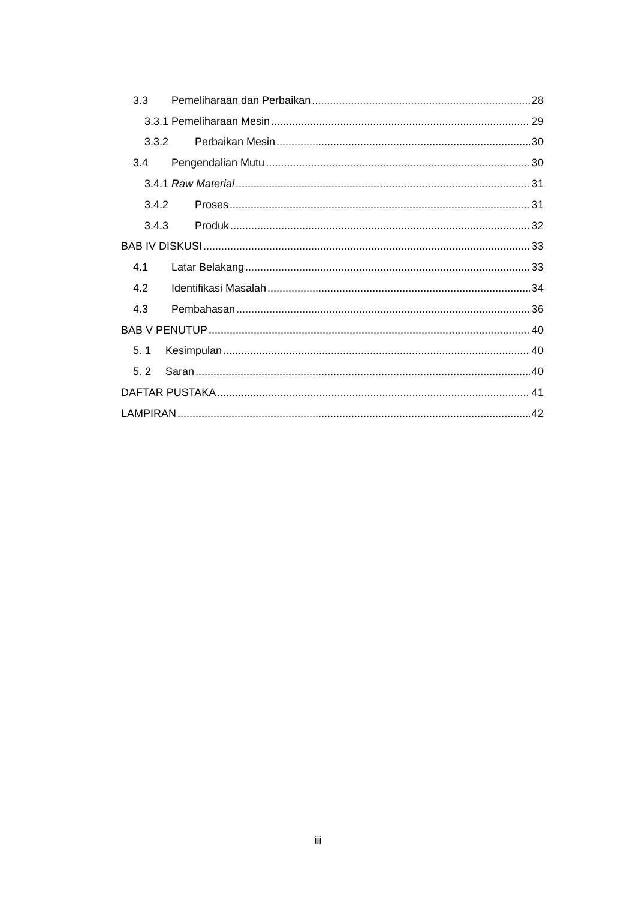3.3 Pemeliharaan dan Perbaikan 28
3.3.1 Pemeliharaan Mesin 29
3.3.2 Perbaikan Mesin 30
3.4 Pengendalian Mutu 30
3.4.1 Raw Material 31
3.4.2 Proses 31
3.4.3 Produk 32
BAB IV DISKUSI 33
4.1 Latar Belakang 33
4.2 Identifikasi Masalah 34
4.3 Pembahasan 36
BAB V PENUTUP 40
5. 1 Kesimpulan 40
5. 2 Saran 40
DAFTAR PUSTAKA 41
LAMPIRAN 42
iii